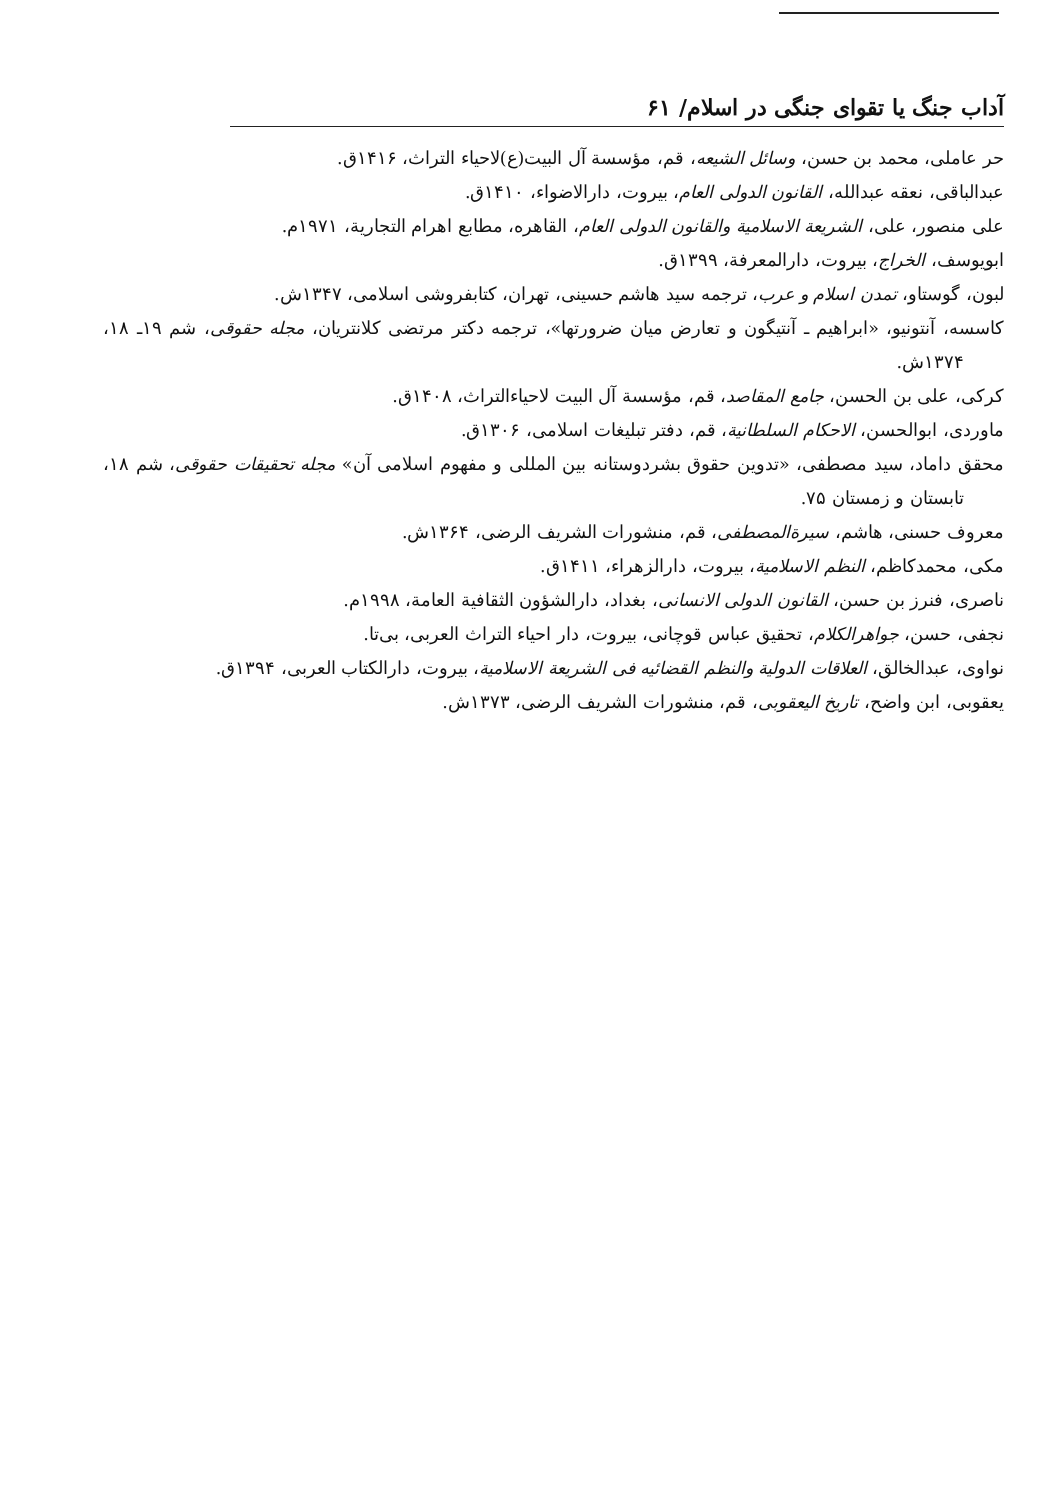آداب جنگ یا تقوای جنگی در اسلام/ ۶۱
حر عاملی، محمد بن حسن، وسائل الشیعه، قم، مؤسسة آل البیت(ع)لاحیاء التراث، ۱۴۱۶ق.
عبدالباقی، نعقه عبدالله، القانون الدولی العام، بیروت، دارالاضواء، ۱۴۱۰ق.
علی منصور، علی، الشریعة الاسلامیة والقانون الدولی العام، القاهره، مطابع اهرام التجاریة، ۱۹۷۱م.
ابویوسف، الخراج، بیروت، دارالمعرفة، ۱۳۹۹ق.
لبون، گوستاو، تمدن اسلام و عرب، ترجمه سید هاشم حسینی، تهران، کتابفروشی اسلامی، ۱۳۴۷ش.
کاسسه، آنتونیو، «ابراهیم ـ آنتیگون و تعارض میان ضرورتها»، ترجمه دکتر مرتضی کلانتریان، مجله حقوقی، شم ۱۹ـ ۱۸، ۱۳۷۴ش.
کرکی، علی بن الحسن، جامع المقاصد، قم، مؤسسة آل البیت لاحیاءالتراث، ۱۴۰۸ق.
ماوردی، ابوالحسن، الاحکام السلطانیة، قم، دفتر تبلیغات اسلامی، ۱۳۰۶ق.
محقق داماد، سید مصطفی، «تدوین حقوق بشردوستانه بین المللی و مفهوم اسلامی آن» مجله تحقیقات حقوقی، شم ۱۸، تابستان و زمستان ۷۵.
معروف حسنی، هاشم، سیرةالمصطفی، قم، منشورات الشریف الرضی، ۱۳۶۴ش.
مکی، محمدکاظم، النظم الاسلامیة، بیروت، دارالزهراء، ۱۴۱۱ق.
ناصری، فنرز بن حسن، القانون الدولی الانسانی، بغداد، دارالشؤون الثقافیة العامة، ۱۹۹۸م.
نجفی، حسن، جواهرالکلام، تحقیق عباس قوچانی، بیروت، دار احیاء التراث العربی، بی‌تا.
نواوی، عبدالخالق، العلاقات الدولیة والنظم القضائیه فی الشریعة الاسلامیة، بیروت، دارالکتاب العربی، ۱۳۹۴ق.
یعقوبی، ابن واضح، تاریخ الیعقوبی، قم، منشورات الشریف الرضی، ۱۳۷۳ش.